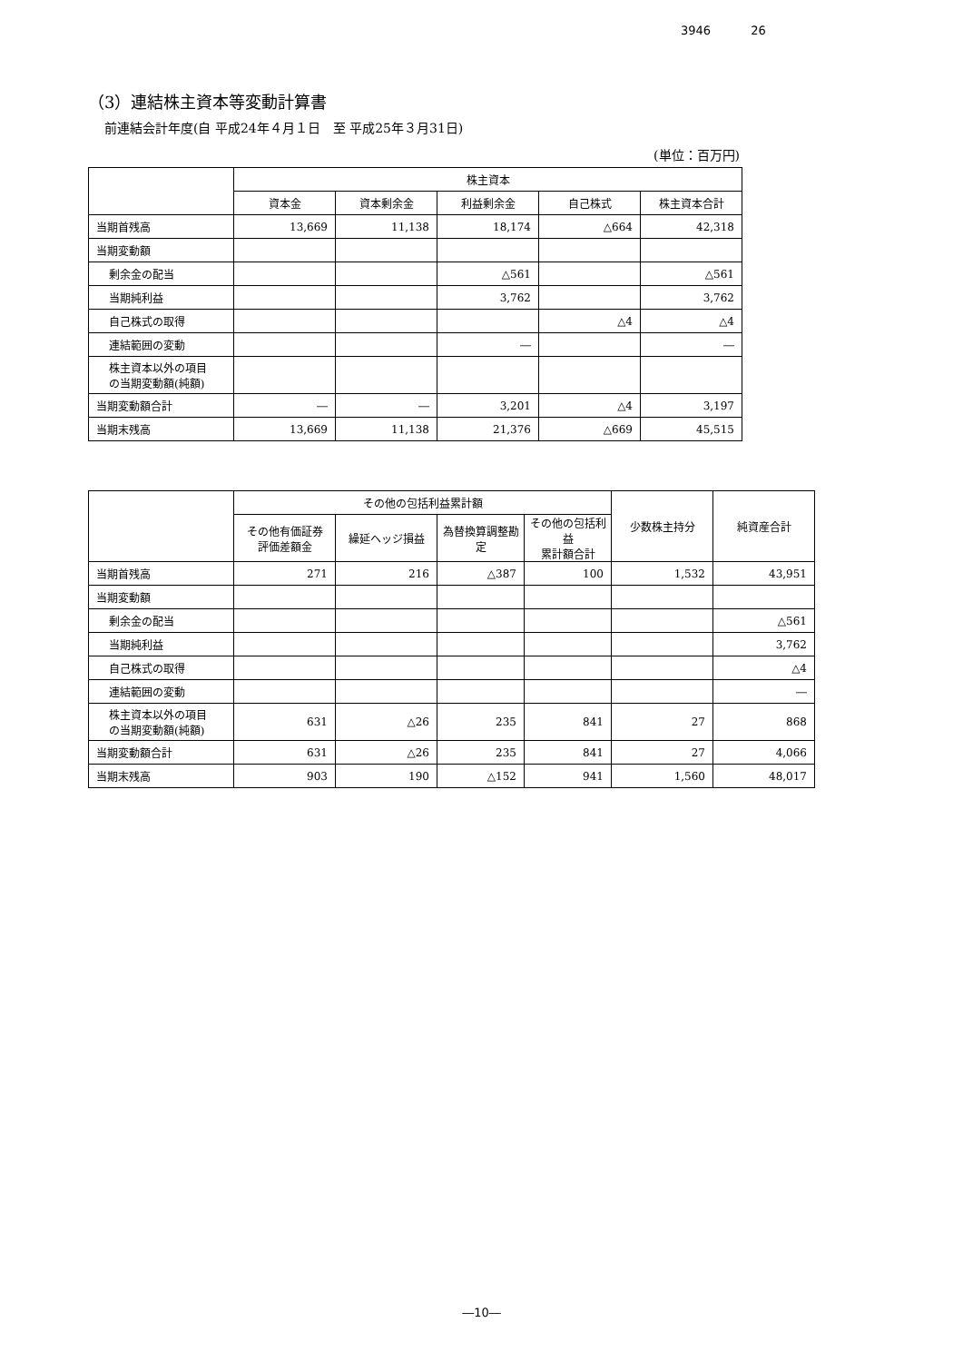3946 26
（3）連結株主資本等変動計算書
前連結会計年度(自 平成24年４月１日　至 平成25年３月31日)
(単位：百万円)
| | 株主資本 | | | | |
| --- | --- | --- | --- | --- | --- |
| | 資本金 | 資本剰余金 | 利益剰余金 | 自己株式 | 株主資本合計 |
| 当期首残高 | 13,669 | 11,138 | 18,174 | △664 | 42,318 |
| 当期変動額 | | | | | |
| 剰余金の配当 | | | △561 | | △561 |
| 当期純利益 | | | 3,762 | | 3,762 |
| 自己株式の取得 | | | | △4 | △4 |
| 連結範囲の変動 | | | ― | | ― |
| 株主資本以外の項目 の当期変動額(純額) | | | | | |
| 当期変動額合計 | ― | ― | 3,201 | △4 | 3,197 |
| 当期末残高 | 13,669 | 11,138 | 21,376 | △669 | 45,515 |
| | その他の包括利益累計額 | | | | 少数株主持分 | 純資産合計 |
| --- | --- | --- | --- | --- | --- | --- |
| | その他有価証券 評価差額金 | 繰延ヘッジ損益 | 為替換算調整勘定 | その他の包括利益 累計額合計 | | |
| 当期首残高 | 271 | 216 | △387 | 100 | 1,532 | 43,951 |
| 当期変動額 | | | | | | |
| 剰余金の配当 | | | | | | △561 |
| 当期純利益 | | | | | | 3,762 |
| 自己株式の取得 | | | | | | △4 |
| 連結範囲の変動 | | | | | | ― |
| 株主資本以外の項目 の当期変動額(純額) | 631 | △26 | 235 | 841 | 27 | 868 |
| 当期変動額合計 | 631 | △26 | 235 | 841 | 27 | 4,066 |
| 当期末残高 | 903 | 190 | △152 | 941 | 1,560 | 48,017 |
―10―